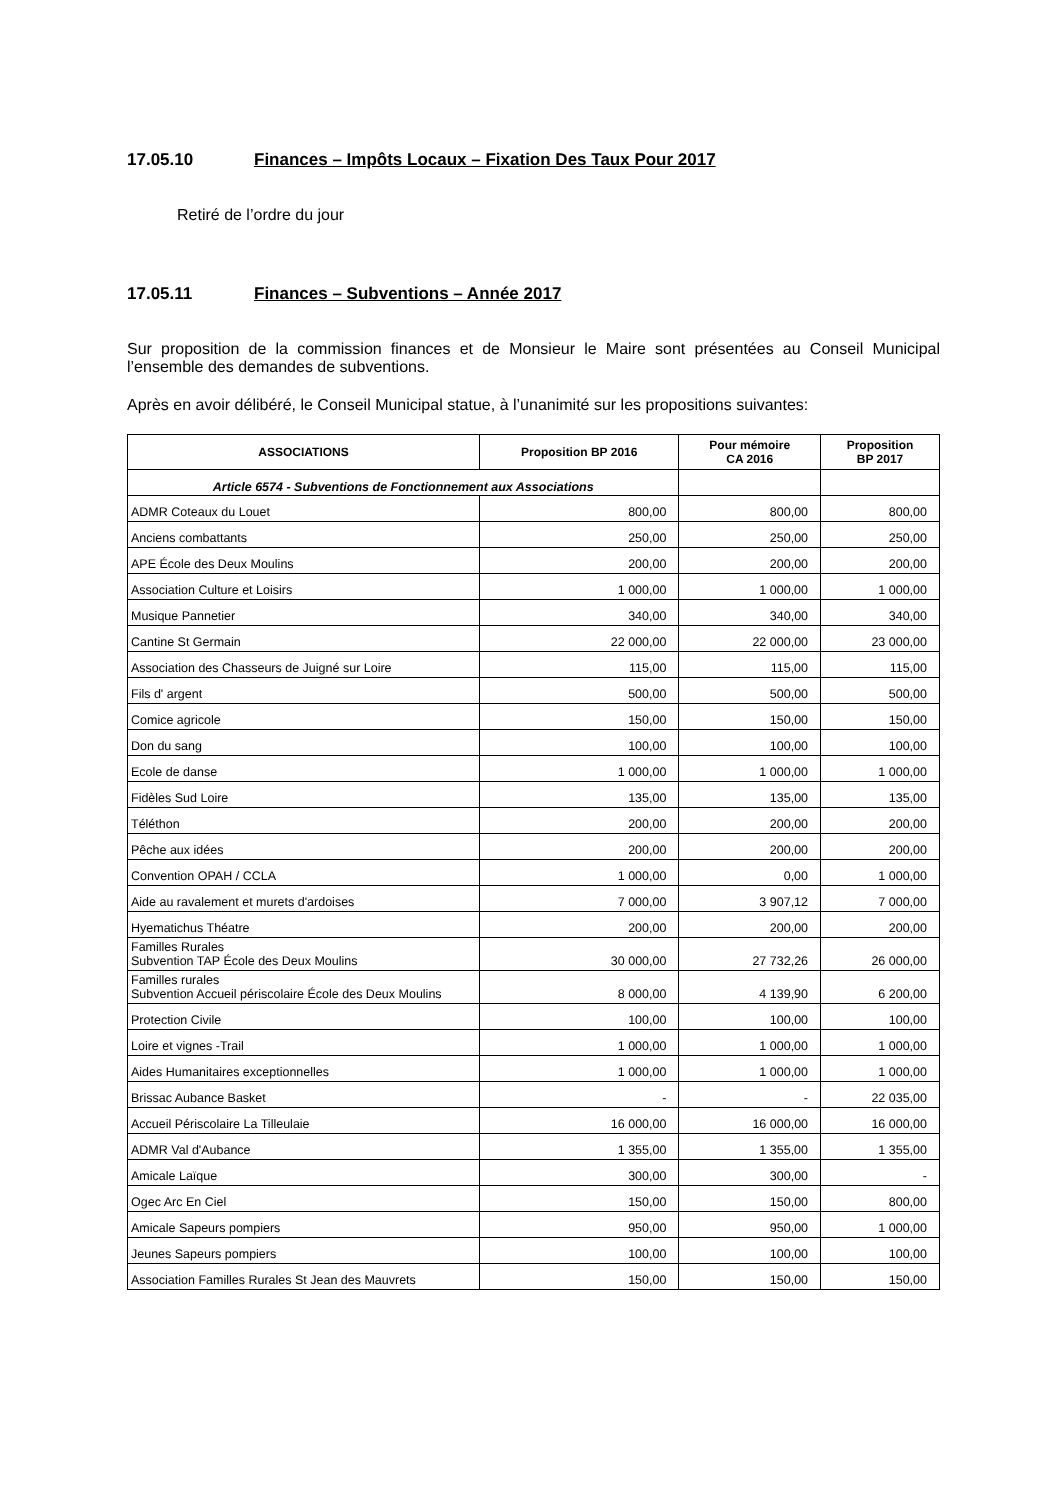17.05.10 Finances – Impôts Locaux – Fixation Des Taux Pour 2017
Retiré de l’ordre du jour
17.05.11 Finances – Subventions – Année 2017
Sur proposition de la commission finances et de Monsieur le Maire sont présentées au Conseil Municipal l’ensemble des demandes de subventions.
Après en avoir délibéré, le Conseil Municipal statue, à l’unanimité sur les propositions suivantes:
| ASSOCIATIONS | Proposition BP 2016 | Pour mémoire CA 2016 | Proposition BP 2017 |
| --- | --- | --- | --- |
| Article 6574 - Subventions de Fonctionnement aux Associations | | | |
| ADMR Coteaux du Louet | 800,00 | 800,00 | 800,00 |
| Anciens combattants | 250,00 | 250,00 | 250,00 |
| APE École des Deux Moulins | 200,00 | 200,00 | 200,00 |
| Association Culture et Loisirs | 1 000,00 | 1 000,00 | 1 000,00 |
| Musique Pannetier | 340,00 | 340,00 | 340,00 |
| Cantine St Germain | 22 000,00 | 22 000,00 | 23 000,00 |
| Association des Chasseurs de Juigné sur Loire | 115,00 | 115,00 | 115,00 |
| Fils d' argent | 500,00 | 500,00 | 500,00 |
| Comice agricole | 150,00 | 150,00 | 150,00 |
| Don du sang | 100,00 | 100,00 | 100,00 |
| Ecole de danse | 1 000,00 | 1 000,00 | 1 000,00 |
| Fidèles Sud Loire | 135,00 | 135,00 | 135,00 |
| Téléthon | 200,00 | 200,00 | 200,00 |
| Pêche aux idées | 200,00 | 200,00 | 200,00 |
| Convention OPAH / CCLA | 1 000,00 | 0,00 | 1 000,00 |
| Aide au ravalement et murets d'ardoises | 7 000,00 | 3 907,12 | 7 000,00 |
| Hyematichus Théatre | 200,00 | 200,00 | 200,00 |
| Familles Rurales Subvention TAP École des Deux Moulins | 30 000,00 | 27 732,26 | 26 000,00 |
| Familles rurales Subvention Accueil périscolaire École des Deux Moulins | 8 000,00 | 4 139,90 | 6 200,00 |
| Protection Civile | 100,00 | 100,00 | 100,00 |
| Loire et vignes -Trail | 1 000,00 | 1 000,00 | 1 000,00 |
| Aides Humanitaires exceptionnelles | 1 000,00 | 1 000,00 | 1 000,00 |
| Brissac Aubance Basket | - | - | 22 035,00 |
| Accueil Périscolaire La Tilleulaie | 16 000,00 | 16 000,00 | 16 000,00 |
| ADMR Val d'Aubance | 1 355,00 | 1 355,00 | 1 355,00 |
| Amicale Laïque | 300,00 | 300,00 | - |
| Ogec Arc En Ciel | 150,00 | 150,00 | 800,00 |
| Amicale Sapeurs pompiers | 950,00 | 950,00 | 1 000,00 |
| Jeunes Sapeurs pompiers | 100,00 | 100,00 | 100,00 |
| Association Familles Rurales St Jean des Mauvrets | 150,00 | 150,00 | 150,00 |